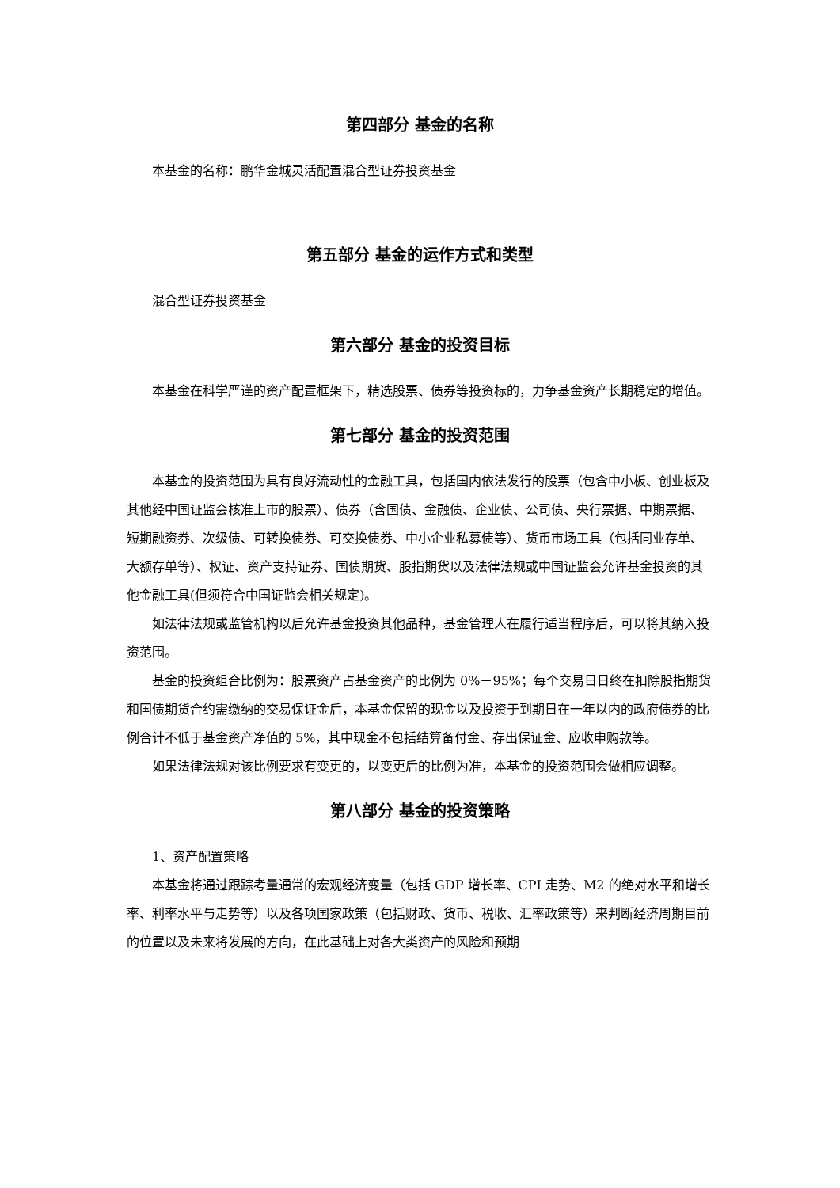第四部分 基金的名称
本基金的名称：鹏华金城灵活配置混合型证券投资基金
第五部分 基金的运作方式和类型
混合型证券投资基金
第六部分 基金的投资目标
本基金在科学严谨的资产配置框架下，精选股票、债券等投资标的，力争基金资产长期稳定的增值。
第七部分 基金的投资范围
本基金的投资范围为具有良好流动性的金融工具，包括国内依法发行的股票（包含中小板、创业板及其他经中国证监会核准上市的股票）、债券（含国债、金融债、企业债、公司债、央行票据、中期票据、短期融资券、次级债、可转换债券、可交换债券、中小企业私募债等）、货币市场工具（包括同业存单、大额存单等）、权证、资产支持证券、国债期货、股指期货以及法律法规或中国证监会允许基金投资的其他金融工具(但须符合中国证监会相关规定)。
如法律法规或监管机构以后允许基金投资其他品种，基金管理人在履行适当程序后，可以将其纳入投资范围。
基金的投资组合比例为：股票资产占基金资产的比例为 0%－95%；每个交易日日终在扣除股指期货和国债期货合约需缴纳的交易保证金后，本基金保留的现金以及投资于到期日在一年以内的政府债券的比例合计不低于基金资产净值的 5%，其中现金不包括结算备付金、存出保证金、应收申购款等。
如果法律法规对该比例要求有变更的，以变更后的比例为准，本基金的投资范围会做相应调整。
第八部分 基金的投资策略
1、资产配置策略
本基金将通过跟踪考量通常的宏观经济变量（包括 GDP 增长率、CPI 走势、M2 的绝对水平和增长率、利率水平与走势等）以及各项国家政策（包括财政、货币、税收、汇率政策等）来判断经济周期目前的位置以及未来将发展的方向，在此基础上对各大类资产的风险和预期